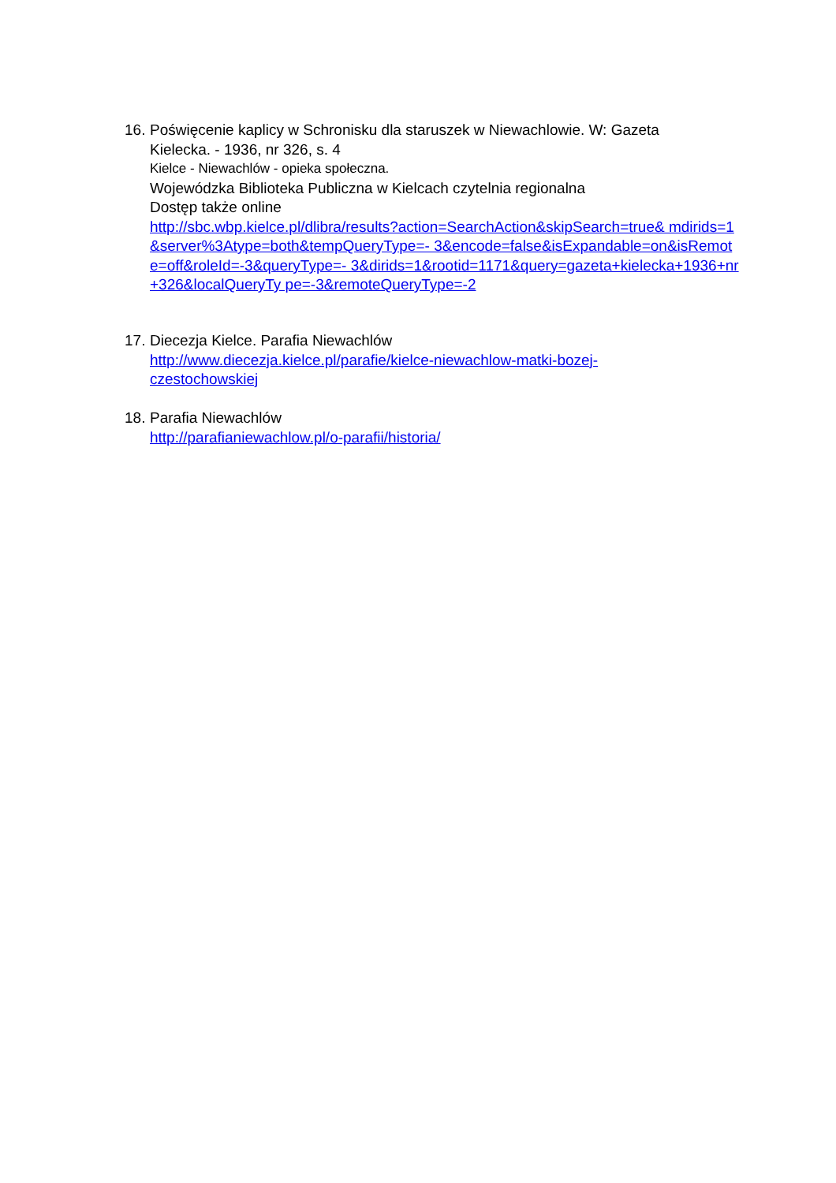16. Poświęcenie kaplicy w Schronisku dla staruszek w Niewachlowie. W: Gazeta
Kielecka. - 1936, nr 326, s. 4
Kielce - Niewachlów - opieka społeczna.
Wojewódzka Biblioteka Publiczna w Kielcach czytelnia regionalna
Dostęp także online
http://sbc.wbp.kielce.pl/dlibra/results?action=SearchAction&skipSearch=true& mdirids=1&server%3Atype=both&tempQueryType=- 3&encode=false&isExpandable=on&isRemote=off&roleId=-3&queryType=- 3&dirids=1&rootid=1171&query=gazeta+kielecka+1936+nr+326&localQueryTy pe=-3&remoteQueryType=-2
17. Diecezja Kielce. Parafia Niewachlów
http://www.diecezja.kielce.pl/parafie/kielce-niewachlow-matki-bozej-
czestochowskiej
18. Parafia Niewachlów
http://parafianiewachlow.pl/o-parafii/historia/